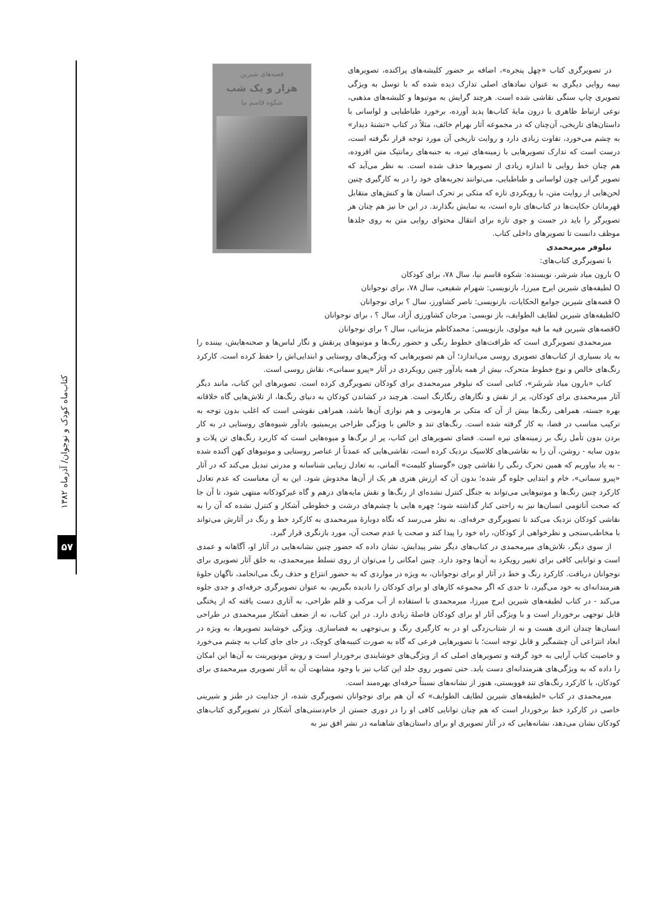کتاب‌ماه کودک و نوجوان/ آذرماه ۱۳۸۲
۵۷
در تصویرگری کتاب «چهل پنجره»، اضافه بر حضور کلیشه‌های پراکنده، تصویرهای نیمه روایی دیگری به عنوان نمادهای اصلی تدارک دیده شده که با توسل به ویژگی تصویری چاپ سنگی نقاشی شده است. هرچند گرایش به موتیوها و کلیشه‌های مذهبی، نوعی ارتباط ظاهری با درون مایهٔ کتاب‌ها پدید آورده، برخورد طباطبایی و لواسانی با داستان‌های تاریخی، آن‌چنان که در مجموعه آثار بهرام خائف، مثلاً در کتاب «تشنهٔ دیدار» به چشم می‌خورد، تفاوت زیادی دارد و روایت تاریخی آن مورد توجه قرار نگرفته است، درست است که تدارک تصویرهایی با زمینه‌های تیره، به جنبه‌های رمانتیک متن افزوده، هم چنان خط روایی تا اندازه زیادی از تصویرها حذف شده است. به نظر می‌آید که تصویر گرانی چون لواسانی و طباطبایی، می‌توانند تجربه‌های خود را در به کارگیری چنین لحن‌هایی از روایت متن، با رویکردی تازه که متکی بر تحرک انسان ها و کنش‌های متقابل قهرمانان حکایت‌ها در کتاب‌های تاره است، به نمایش بگذارند. در این جا نیز هم چنان هر تصویرگر را باید در جست و جوی تازه برای انتقال محتوای روایی متن به روی جلدها موظف دانست تا تصویرهای داخلی کتاب.
نیلوفر میرمحمدی
با تصویرگری کتاب‌های:
قصه‌های شیرین
هزار و یک شب
شکوه قاسم نیا
O بارون میاد شرشر، نویسنده: شکوه قاسم نیا، سال ۷۸، برای کودکان
O لطیفه‌های شیرین ایرج میرزا، بازنویسی: شهرام شفیعی، سال ۷۸، برای نوجوانان
O قصه‌های شیرین جوامع الحکایات، بازنویسی: ناصر کشاورز، سال ؟ برای نوجوانان
Oلطیفه‌های شیرین لطایف الطوایف، باز نویسی: مرجان کشاورزی آزاد، سال ؟ ، برای نوجوانان
Oقصه‌های شیرین فیه ما فیه مولوی، بازنویسی: محمدکاظم مزینانی، سال ؟ برای نوجوانان
میرمحمدی تصویرگری است که ظرافت‌های خطوط رنگی و حضور رنگ‌ها و موتیوهای پرنقش و نگار لباس‌ها و صحنه‌هایش، بیننده را به یاد بسیاری از کتاب‌های تصویری روسی می‌اندازد؛ آن هم تصویرهایی که ویژگی‌های روستایی و ابتدایی‌اش را حفظ کرده است. کارکرد رنگ‌های خالص و نوع خطوط متحرک، بیش از همه یادآور چنین رویکردی در آثار «پیرو سمانی»، نقاش روسی است.
کتاب «بارون میاد شَرشَر»، کتابی است که نیلوفر میرمحمدی برای کودکان تصویرگری کرده است. تصویرهای این کتاب، مانند دیگر آثار میرمحمدی برای کودکان، پر از نقش و نگارهای رنگارنگ است. هرچند در کشاندن کودکان به دنیای رنگ‌ها، از تلاش‌هایی گاه خلاقانه بهره جسته، همراهی رنگ‌ها بیش از آن که متکی بر هارمونی و هم نوازی آن‌ها باشد، همراهی نقوشی است که اغلب بدون توجه به ترکیب مناسب در فضا، به کار گرفته شده است. رنگ‌های تند و خالص با ویژگی طراحی پریمیتیو، یادآور شیوه‌های روستایی در به کار بردن بدون تأمل رنگ بر زمینه‌های تیره است. فضای تصویرهای این کتاب، پر از برگ‌ها و میوه‌هایی است که کاربرد رنگ‌های تن پلات و بدون سایه - روشن، آن را به نقاشی‌های کلاسیک نزدیک کرده است، نقاشی‌هایی که عمدتاً از عناصر روستایی و موتیوهای کهن آکنده شده - به یاد بیاوریم که همین تحرک رنگی را نقاشی چون «گوستاو کلیمت» آلمانی، به تعادل زیبایی شناسانه و مدرنی تبدیل می‌کند که در آثار «پیرو سمانی»، خام و ابتدایی جلوه گر شده؛ بدون آن که ارزش هنری هر یک از آن‌ها مخدوش شود. این به آن معناست که عدم تعادل کارکرد چنین رنگ‌ها و موتیوهایی می‌تواند به جنگل کنترل نشده‌ای از رنگ‌ها و نقش مایه‌های درهم و گاه غیرکودکانه منتهی شود، تا آن جا که صحت آناتومی انسان‌ها نیز به راحتی کنار گذاشته شود؛ چهره هایی با چشم‌های درشت و خطوطی آشکار و کنترل نشده که آن را به نقاشی کودکان نزدیک می‌کند تا تصویرگری حرفه‌ای. به نظر می‌رسد که نگاه دوبارهٔ میرمحمدی به کارکرد خط و رنگ در آثارش می‌تواند با مخاطب‌سنجی و نظرخواهی از کودکان، راه خود را پیدا کند و صحت یا عدم صحت آن، مورد بازنگری قرار گیرد.
از سوی دیگر، تلاش‌های میرمحمدی در کتاب‌های دیگر نشر پیدایش، نشان داده که حضور چنین نشانه‌هایی در آثار او، آگاهانه و عمدی است و توانایی کافی برای تغییر رویکرد به آن‌ها وجود دارد. چنین امکانی را می‌توان از روی تسلط میرمحمدی، به خلق آثار تصویری برای نوجوانان دریافت. کارکرد رنگ و خط در آثار او برای نوجوانان، به ویژه در مواردی که به حضور انتزاع و حذف رنگ می‌انجامد، ناگهان جلوهٔ هنرمندانه‌ای به خود می‌گیرد، تا حدی که اگر مجموعه کارهای او برای کودکان را نادیده بگیریم، به عنوان تصویرگری حرفه‌ای و جدی جلوه می‌کند - در کتاب لطیفه‌های شیرین ایرج میرزا، میرمحمدی با استفاده از آب مرکب و قلم طراحی، به آثاری دست یافته که از پختگی قابل توجهی برخوردار است و با ویژگی آثار او برای کودکان فاصلهٔ زیادی دارد. در این کتاب، نه از ضعف آشکار میرمحمدی در طراحی انسان‌ها چندان اثری هست و نه از شتاب‌زدگی او در به کارگیری رنگ و بی‌توجهی به فضاسازی. ویژگی خوشایند تصویرها، به ویژه در ابعاد انتزاعی آن چشمگیر و قابل توجه است؛ با تصویرهایی فرعی که گاه به صورت کتیبه‌های کوچک، در جای جای کتاب به چشم می‌خورد و خاصیت کتاب آرایی به خود گرفته و تصویرهای اصلی که از ویژگی‌های خوشایندی برخوردار است و روش مونوپرینت به آن‌ها این امکان را داده که به ویژگی‌های هنرمندانه‌ای دست یابد. حتی تصویر روی جلد این کتاب نیز با وجود مشابهت آن به آثار تصویری میرمحمدی برای کودکان، با کارکرد رنگ‌های تند فوویستی، هنوز از نشانه‌های نسبتاً حرفه‌ای بهره‌مند است.
میرمحمدی در کتاب «لطیفه‌های شیرین لطایف الطوایف» که آن هم برای نوجوانان تصویرگری شده، از جذابیت در طنز و شیرینی خاصی در کارکرد خط برخوردار است که هم چنان توانایی کافی او را در دوری جستن از خام‌دستی‌های آشکار در تصویرگری کتاب‌های کودکان نشان می‌دهد، نشانه‌هایی که در آثار تصویری او برای داستان‌های شاهنامه در نشر افق نیز به